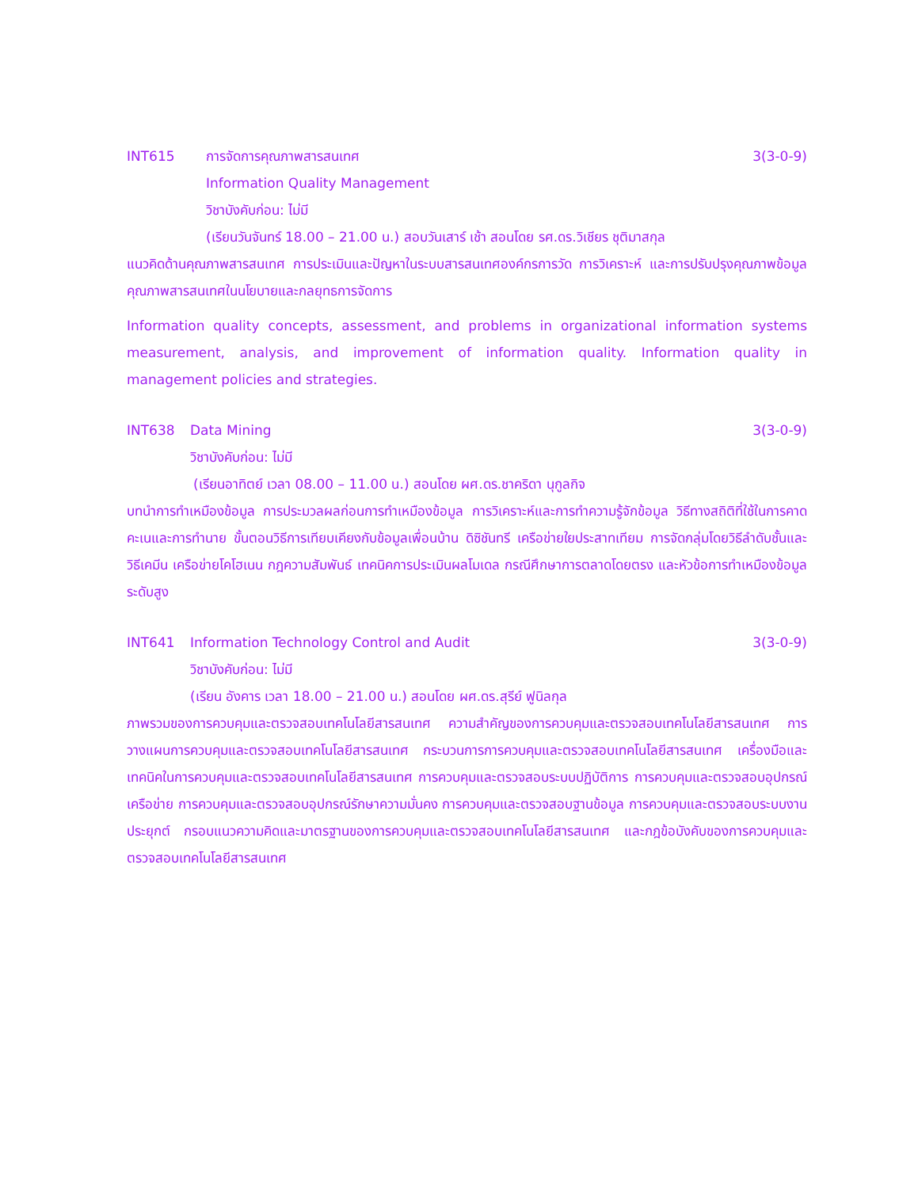INT615 การจัดการคุณภาพสารสนเทศ 3(3-0-9)
Information Quality Management
วิชาบังคับก่อน: ไม่มี
(เรียนวันจันทร์ 18.00 – 21.00 น.) สอบวันเสาร์ เช้า สอนโดย รศ.ดร.วิเชียร ชุติมาสกุล
แนวคิดด้านคุณภาพสารสนเทศ การประเมินและปัญหาในระบบสารสนเทศองค์กรการวัด การวิเคราะห์ และการปรับปรุงคุณภาพข้อมูล คุณภาพสารสนเทศในนโยบายและกลยุทธการจัดการ
Information quality concepts, assessment, and problems in organizational information systems measurement, analysis, and improvement of information quality. Information quality in management policies and strategies.
INT638 Data Mining 3(3-0-9)
วิชาบังคับก่อน: ไม่มี
(เรียนอาทิตย์ เวลา 08.00 – 11.00 น.) สอนโดย ผศ.ดร.ชาคริดา นุกูลกิจ
บทนำการทำเหมืองข้อมูล การประมวลผลก่อนการทำเหมืองข้อมูล การวิเคราะห์และการทำความรู้จักข้อมูล วิธีทางสถิติที่ใช้ในการคาดคะเนและการทำนาย ขั้นตอนวิธีการเทียบเคียงกับข้อมูลเพื่อนบ้าน ดิซิชันทรี เครือข่ายใยประสาทเทียม การจัดกลุ่มโดยวิธีลำดับชั้นและวิธีเคมีน เครือข่ายโคโฮเนน กฎความสัมพันธ์ เทคนิคการประเมินผลโมเดล กรณีศึกษาการตลาดโดยตรง และหัวข้อการทำเหมืองข้อมูลระดับสูง
INT641 Information Technology Control and Audit 3(3-0-9)
วิชาบังคับก่อน: ไม่มี
(เรียน อังคาร เวลา 18.00 – 21.00 น.) สอนโดย ผศ.ดร.สุรีย์ ฟูนิลกุล
ภาพรวมของการควบคุมและตรวจสอบเทคโนโลยีสารสนเทศ ความสำคัญของการควบคุมและตรวจสอบเทคโนโลยีสารสนเทศ การวางแผนการควบคุมและตรวจสอบเทคโนโลยีสารสนเทศ กระบวนการการควบคุมและตรวจสอบเทคโนโลยีสารสนเทศ เครื่องมือและเทคนิคในการควบคุมและตรวจสอบเทคโนโลยีสารสนเทศ การควบคุมและตรวจสอบระบบปฏิบัติการ การควบคุมและตรวจสอบอุปกรณ์เครือข่าย การควบคุมและตรวจสอบอุปกรณ์รักษาความมั่นคง การควบคุมและตรวจสอบฐานข้อมูล การควบคุมและตรวจสอบระบบงานประยุกต์ กรอบแนวความคิดและมาตรฐานของการควบคุมและตรวจสอบเทคโนโลยีสารสนเทศ และกฎข้อบังคับของการควบคุมและตรวจสอบเทคโนโลยีสารสนเทศ